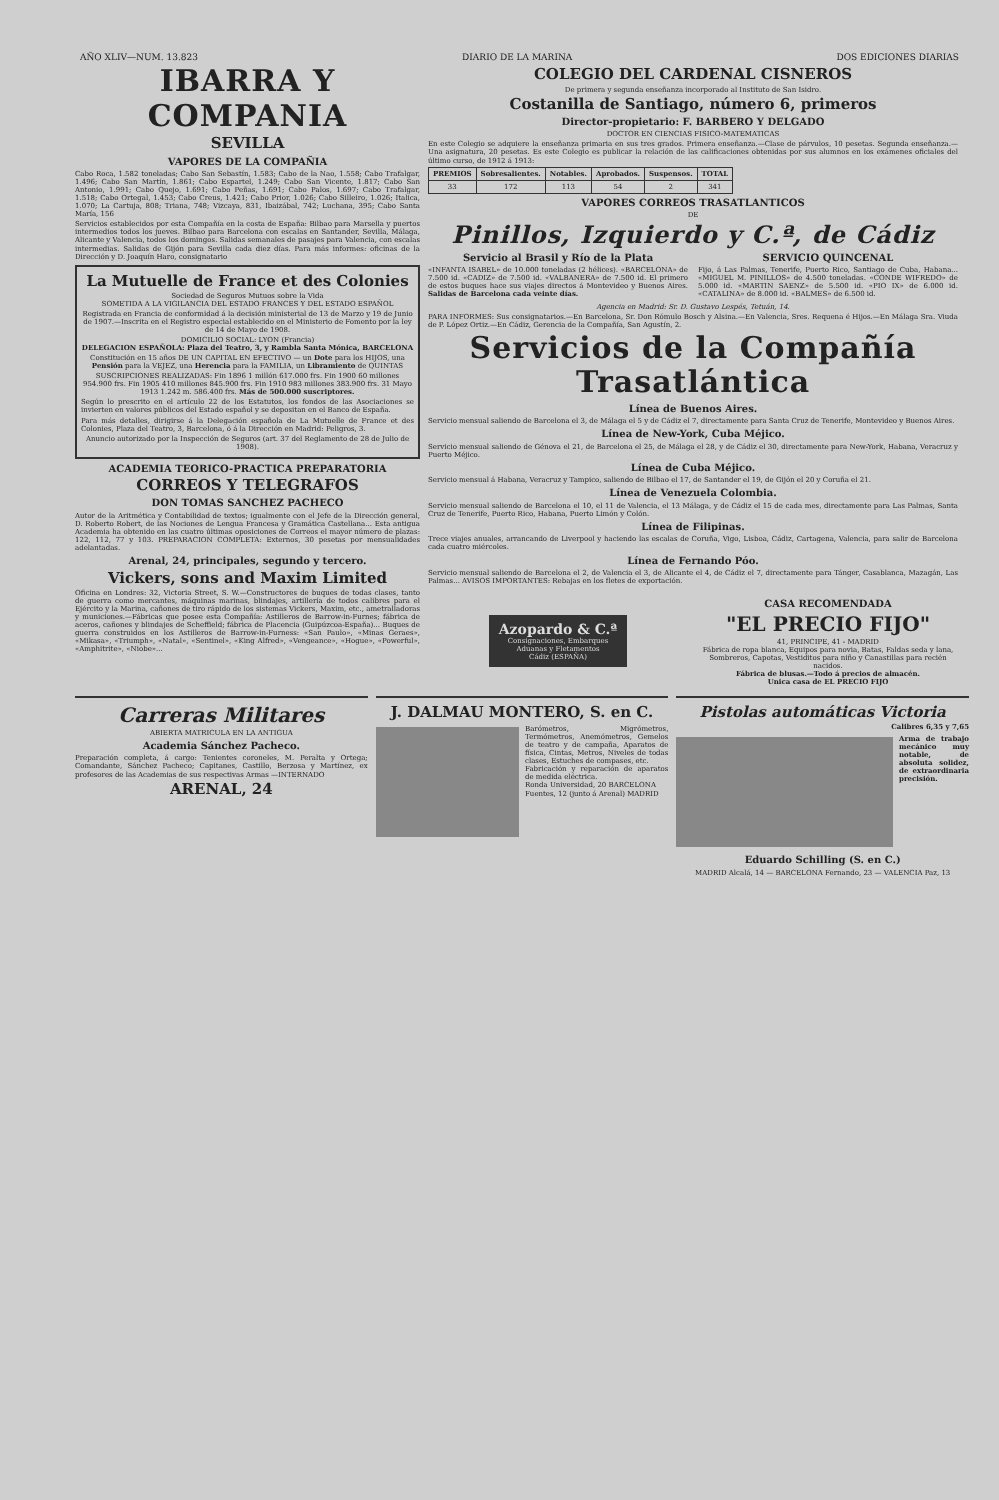AÑO XLIV—NUM. 13.823 DIARIO DE LA MARINA DOS EDICIONES DIARIAS
IBARRA Y COMPANIA
SEVILLA
VAPORES DE LA COMPAÑIA
Cabo Roca, 1.582 toneladas; Cabo San Sebastín, 1.583; Cabo de la Nao, 1.558; Cabo Trafalgar, 1.496; Cabo San Martín, 1.861; Cabo Espartel, 1.249; Cabo San Vicente, 1.817; Cabo San Antonio, 1.991; Cabo Quejo, 1.691; Cabo Peñas, 1.691; Cabo Palos, 1.697; Cabo Trafalgar, 1.518; Cabo Ortegal, 1.453; Cabo Creus, 1.421; Cabo Prior, 1.026; Cabo Silleiro, 1.026; Italica, 1.070; La Cartuja, 808; Triana, 748; Vizcaya, 831, Ibaizábal, 742; Luchana, 395; Cabo Santa María, 156
Servicios establecidos por esta Compañía en la costa de España: Bilbao para Marsella y puertos intermedios todos los jueves. Bilbao para Barcelona con escalas en Santander, Sevilla, Málaga, Alicante y Valencia, todos los domingos. Salidas semanales de pasajes para Valencia, con escalas intermedias. Salidas de Gijón para Sevilla cada diez días. Para más informes: oficinas de la Dirección y D. Joaquín Haro, consignatario
La Mutuelle de France et des Colonies
Sociedad de Seguros Mutuos sobre la Vida
SOMETIDA A LA VIGILANCIA DEL ESTADO FRANCES Y DEL ESTADO ESPAÑOL
Registrada en Francia de conformidad á la decisión ministerial de 13 de Marzo y 19 de Junio de 1907.—Inscrita en el Registro especial establecido en el Ministerio de Fomento por la ley de 14 de Mayo de 1908.
DOMICILIO SOCIAL: LYON (Francia)
DELEGACION ESPAÑOLA: Plaza del Teatro, 3, y Rambla Santa Mónica, BARCELONA
Constitución en 15 años DE UN CAPITAL EN EFECTIVO — un Dote para los HIJOS, una Pensión para la VEJEZ, una Herencia para la FAMILIA, un Libramiento de QUINTAS
SUSCRIPCIONES REALIZADAS: Fin 1896 1 millón 617.000 frs. Fin 1900 60 millones 954.900 frs. Fin 1905 410 millones 845.900 frs. Fin 1910 983 millones 383.900 frs. 31 Mayo 1913 1.242 m. 586.400 frs. Más de 500.000 suscriptores.
Según lo prescrito en el artículo 22 de los Estatutos, los fondos de las Asociaciones se invierten en valores públicos del Estado español y se depositan en el Banco de España.
Para más detalles, dirigirse á la Delegación española de La Mutuelle de France et des Colonies, Plaza del Teatro, 3, Barcelona, ó á la Dirección en Madrid: Peligros, 3.
Anuncio autorizado por la Inspección de Seguros (art. 37 del Reglamento de 28 de Julio de 1908).
ACADEMIA TEORICO-PRACTICA PREPARATORIA
CORREOS Y TELEGRAFOS
DON TOMAS SANCHEZ PACHECO
Autor de la Aritmética y Contabilidad de textos; igualmente con el Jefe de la Dirección general, D. Roberto Robert, de las Nociones de Lengua Francesa y Gramática Castellana... Esta antigua Academia ha obtenido en las cuatro últimas oposiciones de Correos el mayor número de plazas: 122, 112, 77 y 103. PREPARACION COMPLETA: Externos, 30 pesetas por mensualidades adelantadas.
Arenal, 24, principales, segundo y tercero.
Vickers, sons and Maxim Limited
Oficina en Londres: 32, Victoria Street, S. W.—Constructores de buques de todas clases, tanto de guerra como mercantes, máquinas marinas, blindajes, artillería de todos calibres para el Ejército y la Marina, cañones de tiro rápido de los sistemas Vickers, Maxim, etc., ametralladoras y municiones.—Fábricas que posee esta Compañía: Astilleros de Barrow-in-Furnes; fábrica de aceros, cañones y blindajes de Scheffield; fábrica de Placencia (Guipúzcoa-España)... Buques de guerra construidos en los Astilleros de Barrow-in-Furness: «San Paulo», «Minas Geraes», «Mikasa», «Triumph», «Natal», «Sentinel», «King Alfred», «Vengeance», «Hogue», «Powerful», «Amphitrite», «Niobe»...
COLEGIO DEL CARDENAL CISNEROS
De primera y segunda enseñanza incorporado al Instituto de San Isidro.
Costanilla de Santiago, número 6, primeros
Director-propietario: F. BARBERO Y DELGADO
DOCTOR EN CIENCIAS FISICO-MATEMATICAS
En este Colegio se adquiere la enseñanza primaria en sus tres grados. Primera enseñanza.—Clase de párvulos, 10 pesetas. Segunda enseñanza.—Una asignatura, 20 pesetas. Es este Colegio es publicar la relación de las calificaciones obtenidas por sus alumnos en los exámenes oficiales del último curso, de 1912 á 1913:
| PREMIOS | Sobresalientes. | Notables. | Aprobados. | Suspensos. | TOTAL |
| --- | --- | --- | --- | --- | --- |
| 33 | 172 | 113 | 54 | 2 | 341 |
VAPORES CORREOS TRASATLANTICOS
DE
Pinillos, Izquierdo y C.ª, de Cádiz
Servicio al Brasil y Río de la Plata
«INFANTA ISABEL» de 10.000 toneladas (2 hélices). «BARCELONA» de 7.500 id. «CADIZ» de 7.500 id. «VALBANERA» de 7.500 id. El primero de estos buques hace sus viajes directos á Montevideo y Buenos Aires. Salidas de Barcelona cada veinte días.
SERVICIO QUINCENAL
Fijo, á Las Palmas, Tenerife, Puerto Rico, Santiago de Cuba, Habana... «MIGUEL M. PINILLOS» de 4.500 toneladas. «CONDE WIFREDO» de 5.000 id. «MARTIN SAENZ» de 5.500 id. «PIO IX» de 6.000 id. «CATALINA» de 8.000 id. «BALMES» de 6.500 id.
Agencia en Madrid: Sr. D. Gustavo Lespés, Tetuán, 14.
PARA INFORMES: Sus consignatarios.—En Barcelona, Sr. Don Rómulo Bosch y Alsina.—En Valencia, Sres. Requena é Hijos.—En Málaga Sra. Viuda de P. López Ortiz.—En Cádiz, Gerencia de la Compañía, San Agustín, 2.
Servicios de la Compañía Trasatlántica
Línea de Buenos Aires.
Servicio mensual saliendo de Barcelona el 3, de Málaga el 5 y de Cádiz el 7, directamente para Santa Cruz de Tenerife, Montevideo y Buenos Aires.
Línea de New-York, Cuba Méjico.
Servicio mensual saliendo de Génova el 21, de Barcelona el 25, de Málaga el 28, y de Cádiz el 30, directamente para New-York, Habana, Veracruz y Puerto Méjico.
Línea de Cuba Méjico.
Servicio mensual á Habana, Veracruz y Tampico, saliendo de Bilbao el 17, de Santander el 19, de Gijón el 20 y Coruña el 21.
Línea de Venezuela Colombia.
Servicio mensual saliendo de Barcelona el 10, el 11 de Valencia, el 13 Málaga, y de Cádiz el 15 de cada mes, directamente para Las Palmas, Santa Cruz de Tenerife, Puerto Rico, Habana, Puerto Limón y Colón.
Línea de Filipinas.
Trece viajes anuales, arrancando de Liverpool y haciendo las escalas de Coruña, Vigo, Lisboa, Cádiz, Cartagena, Valencia, para salir de Barcelona cada cuatro miércoles.
Línea de Fernando Póo.
Servicio mensual saliendo de Barcelona el 2, de Valencia el 3, de Alicante el 4, de Cádiz el 7, directamente para Tánger, Casablanca, Mazagán, Las Palmas... AVISOS IMPORTANTES: Rebajas en los fletes de exportación.
Azopardo & C.ª
Consignaciones, Embarques
Aduanas y Fletamentos
Cádiz (ESPAÑA)
CASA RECOMENDADA
"EL PRECIO FIJO"
41, PRINCIPE, 41 - MADRID
Fábrica de ropa blanca, Equipos para novia, Batas, Faldas seda y lana, Sombreros, Capotas, Vestiditos para niño y Canastillas para recién nacidos.
Fábrica de blusas.—Todo á precios de almacén.
Unica casa de EL PRECIO FIJO
Carreras Militares
ABIERTA MATRICULA EN LA ANTIGUA
Academia Sánchez Pacheco.
Preparación completa, á cargo: Tenientes coroneles, M. Peralta y Ortega; Comandante, Sánchez Pacheco; Capitanes, Castillo, Berzosa y Martínez, ex profesores de las Academias de sus respectivas Armas —INTERNADO
ARENAL, 24
J. DALMAU MONTERO, S. en C.
Barómetros, Migrómetros, Termómetros, Anemómetros, Gemelos de teatro y de campaña, Aparatos de física, Cintas, Metros, Niveles de todas clases, Estuches de compases, etc.
Fabricación y reparación de aparatos de medida eléctrica.
Ronda Universidad, 20 BARCELONA
Fuentes, 12 (junto á Arenal) MADRID
Pistolas automáticas Victoria
Calibres 6,35 y 7,65
Arma de trabajo mecánico muy notable, de absoluta solidez, de extraordinaria precisión.
Eduardo Schilling (S. en C.)
MADRID Alcalá, 14 — BARCELONA Fernando, 23 — VALENCIA Paz, 13